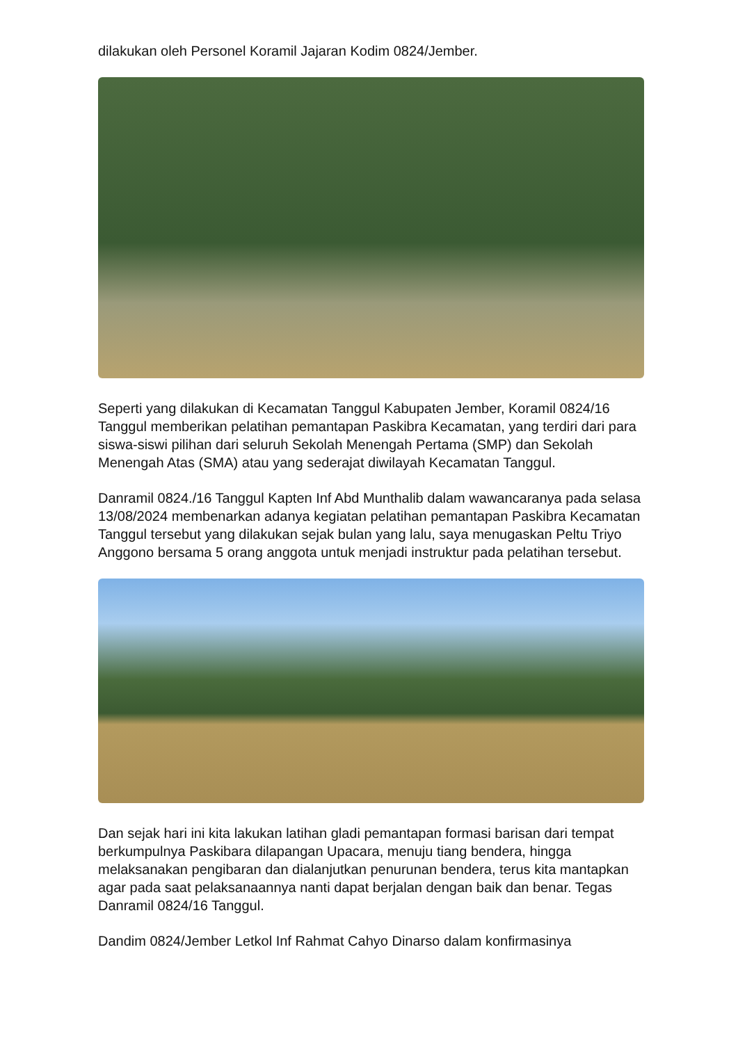dilakukan oleh Personel Koramil Jajaran Kodim 0824/Jember.
Seperti yang dilakukan di Kecamatan Tanggul Kabupaten Jember, Koramil 0824/16 Tanggul memberikan pelatihan pemantapan Paskibra Kecamatan, yang terdiri dari para siswa-siswi pilihan dari seluruh Sekolah Menengah Pertama (SMP) dan Sekolah Menengah Atas (SMA) atau yang sederajat diwilayah Kecamatan Tanggul.
Danramil 0824./16 Tanggul Kapten Inf Abd Munthalib dalam wawancaranya pada selasa 13/08/2024 membenarkan adanya kegiatan pelatihan pemantapan Paskibra Kecamatan Tanggul tersebut yang dilakukan sejak bulan yang lalu, saya menugaskan Peltu Triyo Anggono bersama 5 orang anggota untuk menjadi instruktur pada pelatihan tersebut.
Dan sejak hari ini kita lakukan latihan gladi pemantapan formasi barisan dari tempat berkumpulnya Paskibara dilapangan Upacara, menuju tiang bendera, hingga melaksanakan pengibaran dan dialanjutkan penurunan bendera, terus kita mantapkan agar pada saat pelaksanaannya nanti dapat berjalan dengan baik dan benar. Tegas Danramil 0824/16 Tanggul.
Dandim 0824/Jember Letkol Inf Rahmat Cahyo Dinarso dalam konfirmasinya